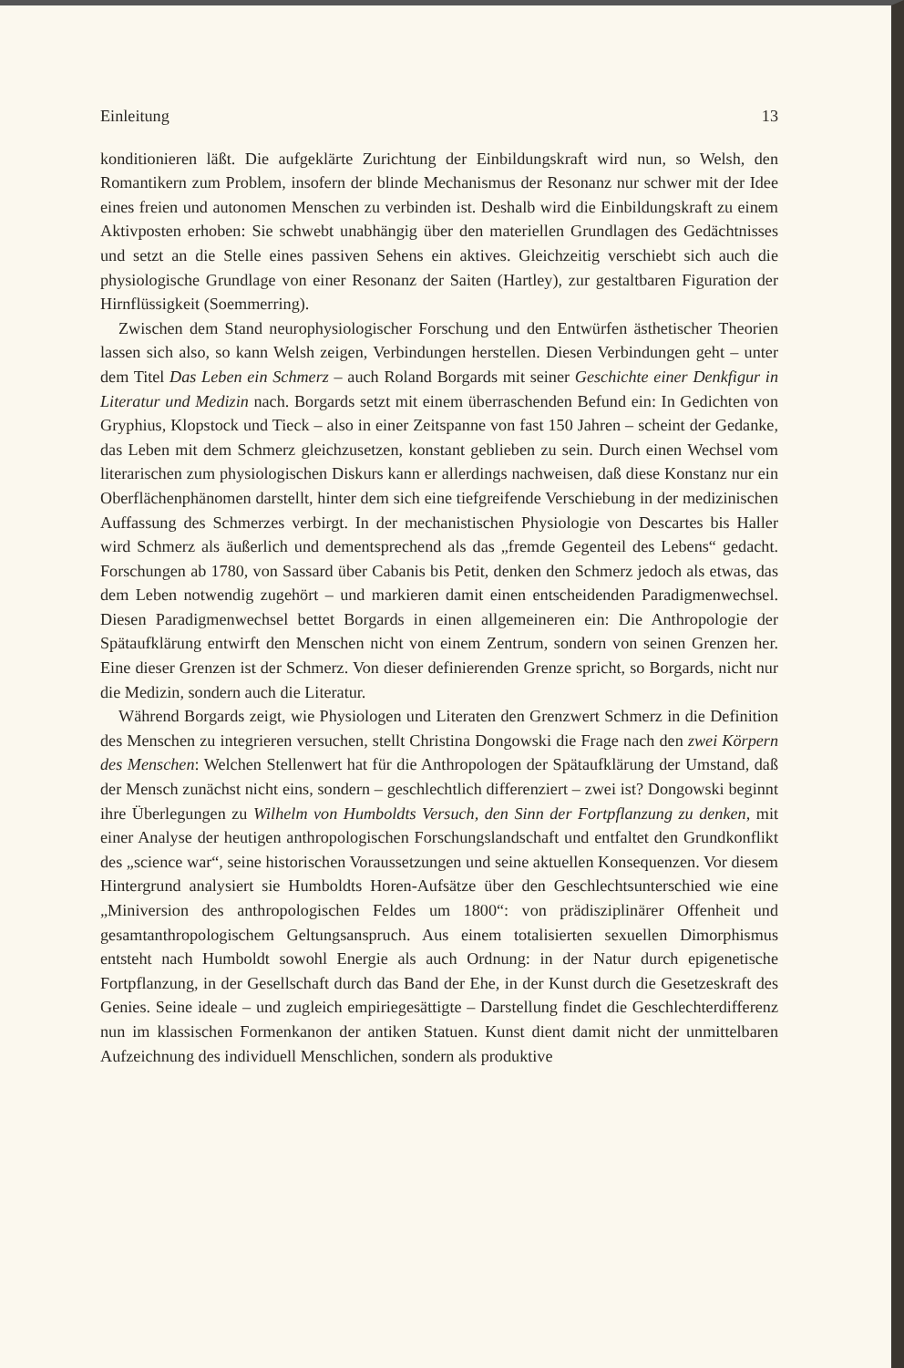Einleitung 13
konditionieren läßt. Die aufgeklärte Zurichtung der Einbildungskraft wird nun, so Welsh, den Romantikern zum Problem, insofern der blinde Mechanismus der Resonanz nur schwer mit der Idee eines freien und autonomen Menschen zu verbinden ist. Deshalb wird die Einbildungskraft zu einem Aktivposten erhoben: Sie schwebt unabhängig über den materiellen Grundlagen des Gedächtnisses und setzt an die Stelle eines passiven Sehens ein aktives. Gleichzeitig verschiebt sich auch die physiologische Grundlage von einer Resonanz der Saiten (Hartley), zur gestaltbaren Figuration der Hirnflüssigkeit (Soemmerring).
Zwischen dem Stand neurophysiologischer Forschung und den Entwürfen ästhetischer Theorien lassen sich also, so kann Welsh zeigen, Verbindungen herstellen. Diesen Verbindungen geht – unter dem Titel Das Leben ein Schmerz – auch Roland Borgards mit seiner Geschichte einer Denkfigur in Literatur und Medizin nach. Borgards setzt mit einem überraschenden Befund ein: In Gedichten von Gryphius, Klopstock und Tieck – also in einer Zeitspanne von fast 150 Jahren – scheint der Gedanke, das Leben mit dem Schmerz gleichzusetzen, konstant geblieben zu sein. Durch einen Wechsel vom literarischen zum physiologischen Diskurs kann er allerdings nachweisen, daß diese Konstanz nur ein Oberflächenphänomen darstellt, hinter dem sich eine tiefgreifende Verschiebung in der medizinischen Auffassung des Schmerzes verbirgt. In der mechanistischen Physiologie von Descartes bis Haller wird Schmerz als äußerlich und dementsprechend als das „fremde Gegenteil des Lebens“ gedacht. Forschungen ab 1780, von Sassard über Cabanis bis Petit, denken den Schmerz jedoch als etwas, das dem Leben notwendig zugehört – und markieren damit einen entscheidenden Paradigmenwechsel. Diesen Paradigmenwechsel bettet Borgards in einen allgemeineren ein: Die Anthropologie der Spätaufklärung entwirft den Menschen nicht von einem Zentrum, sondern von seinen Grenzen her. Eine dieser Grenzen ist der Schmerz. Von dieser definierenden Grenze spricht, so Borgards, nicht nur die Medizin, sondern auch die Literatur.
Während Borgards zeigt, wie Physiologen und Literaten den Grenzwert Schmerz in die Definition des Menschen zu integrieren versuchen, stellt Christina Dongowski die Frage nach den zwei Körpern des Menschen: Welchen Stellenwert hat für die Anthropologen der Spätaufklärung der Umstand, daß der Mensch zunächst nicht eins, sondern – geschlechtlich differenziert – zwei ist? Dongowski beginnt ihre Überlegungen zu Wilhelm von Humboldts Versuch, den Sinn der Fortpflanzung zu denken, mit einer Analyse der heutigen anthropologischen Forschungslandschaft und entfaltet den Grundkonflikt des „science war“, seine historischen Voraussetzungen und seine aktuellen Konsequenzen. Vor diesem Hintergrund analysiert sie Humboldts Horen-Aufsätze über den Geschlechtsunterschied wie eine „Miniversion des anthropologischen Feldes um 1800“: von prädisziplinärer Offenheit und gesamtanthropologischem Geltungsanspruch. Aus einem totalisierten sexuellen Dimorphismus entsteht nach Humboldt sowohl Energie als auch Ordnung: in der Natur durch epigenetische Fortpflanzung, in der Gesellschaft durch das Band der Ehe, in der Kunst durch die Gesetzeskraft des Genies. Seine ideale – und zugleich empiriegesättigte – Darstellung findet die Geschlechterdifferenz nun im klassischen Formenkanon der antiken Statuen. Kunst dient damit nicht der unmittelbaren Aufzeichnung des individuell Menschlichen, sondern als produktive